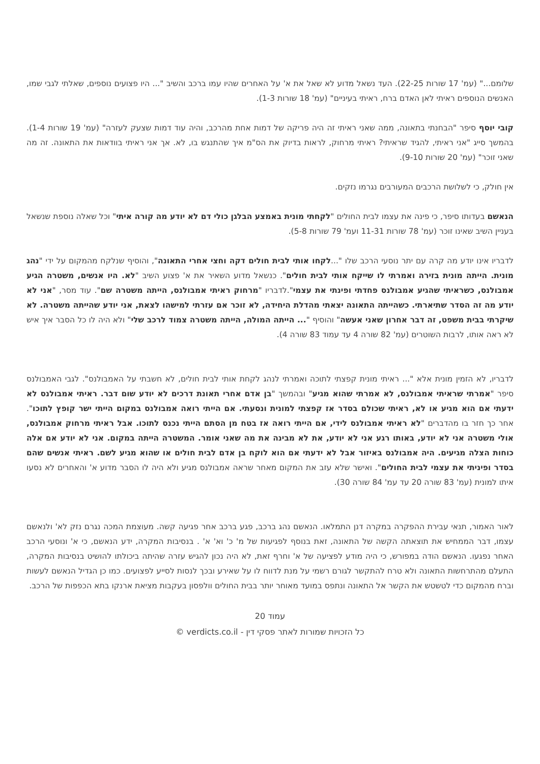שלומם..." (עמ' 17 שורות 22-25). העד נשאל מדוע לא שאל את א' על האחרים שהיו עמו ברכב והשיב "... היו פצועים נוספים, שאלתי לגבי שמו, האנשים הנוספים ראיתי לאן האדם ברח, ראיתי בעיניים" (עמ' 18 שורות 1-3).
קובי יוסף סיפר "הבחנתי בתאונה, ממה שאני ראיתי זה היה פריקה של דמות אחת מהרכב, והיה עוד דמות שצעק לעזרה" (עמ' 19 שורות 1-4). בהמשך סייג "אני ראיתי, להגיד שראיתי? ראיתי מרחוק, לראות בדיוק את הס"מ איך שהתנגש בו, לא. אך אני ראיתי בוודאות את התאונה. זה מה שאני זוכר" (עמ' 20 שורות 9-10).
אין חולק, כי לשלושת הרכבים המעורבים נגרמו נזקים.
הנאשם בעדותו סיפר, כי פינה את עצמו לבית החולים "לקחתי מונית באמצע הבלגן כולי דם לא יודע מה קורה איתי" וכל שאלה נוספת שנשאל בעניין השיב שאינו זוכר (עמ' 78 שורות 11-31 ועמ' 79 שורות 5-8).
לדבריו אינו יודע מה קרה עם יתר נוסעי הרכב שלו "...לקחו אותי לבית חולים דקה וחצי אחרי התאונה", והוסיף שנלקח מהמקום על ידי "נהג מונית. הייתה מונית בזירה ואמרתי לו שייקח אותי לבית חולים". כנשאל מדוע השאיר את א' פצוע השיב "לא. היו אנשים, משטרה הגיע אמבולנס, כשראיתי שהגיע אמבולנס פחדתי ופינתי את עצמי".לדבריו "מרחוק ראיתי אמבולנס, הייתה משטרה שם". עוד מסר, "אני לא יודע מה זה הסדר שתיארתי. כשהייתה התאונה יצאתי מהדלת היחידה, לא זוכר אם עזרתי למישהו לצאת, אני יודע שהייתה משטרה. לא שיקרתי בבית משפט, זה דבר אחרון שאני אעשה" והוסיף "... הייתה המולה, הייתה משטרה צמוד לרכב שלי" ולא היה לו כל הסבר איך איש לא ראה אותו, לרבות השוטרים (עמ' 82 שורה 4 עד עמוד 83 שורה 4).
לדבריו, לא הזמין מונית אלא "... ראיתי מונית קפצתי לתוכה ואמרתי לנהג לקחת אותי לבית חולים, לא חשבתי על האמבולנס". לגבי האמבולנס סיפר "אמרתי שראיתי אמבולנס, לא אמרתי שהוא מגיע" ובהמשך "בן אדם אחרי תאונת דרכים לא יודע שום דבר. ראיתי אמבולנס לא ידעתי אם הוא מגיע או לא, ראיתי שכולם בסדר אז קפצתי למונית ונסעתי. אם הייתי רואה אמבולנס במקום הייתי ישר קופץ לתוכו". אחר כך חזר בו מהדברים "לא ראיתי אמבולנס לידי, אם הייתי רואה אז בטח מן הסתם הייתי נכנס לתוכו. אבל ראיתי מרחוק אמבולנס, אולי משטרה אני לא יודע, באותו רגע אני לא יודע, את לא מבינה את מה שאני אומר. המשטרה הייתה במקום. אני לא יודע אם אלה כוחות הצלה מגיעים. היה אמבולנס באיזור אבל לא ידעתי אם הוא לוקח בן אדם לבית חולים או שהוא מגיע לשם. ראיתי אנשים שהם בסדר ופיניתי את עצמי לבית החולים". ואישר שלא עזב את המקום מאחר שראה אמבולנס מגיע ולא היה לו הסבר מדוע א' והאחרים לא נסעו איתו למונית (עמ' 83 שורה 20 עד עמ' 84 שורה 30).
לאור האמור, תנאי עבירת ההפקרה במקרה דנן התמלאו. הנאשם נהג ברכב, פגע ברכב אחר פגיעה קשה. מעוצמת המכה נגרם נזק לא' ולנאשם עצמו, דבר הממחיש את תוצאתה הקשה של התאונה, זאת בנוסף לפגיעות של מ' כ' וא' א' . בנסיבות המקרה, ידע הנאשם, כי א' ונוסעי הרכב האחר נפגעו. הנאשם הודה במפורש, כי היה מודע לפציעה של א' וחרף זאת, לא היה נכון להגיש עזרה שהיתה ביכולתו להושיט בנסיבות המקרה, התעלם מהתרחשות התאונה ולא טרח להתקשר לגורם רשמי על מנת לדווח לו על שאירע ובכך לנסות לסייע לפצועים. כמו כן הגדיל הנאשם לעשות וברח מהמקום כדי לטשטש את הקשר אל התאונה ונתפס במועד מאוחר יותר בבית החולים וולפסון בעקבות מציאת ארנקו בתא הכפפות של הרכב.
עמוד 20
כל הזכויות שמורות לאתר פסקי דין - verdicts.co.il ©